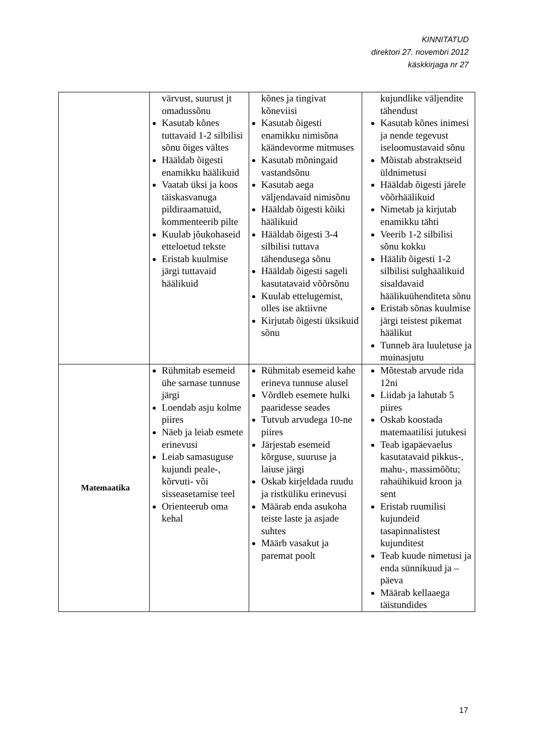KINNITATUD
direktori 27. novembri 2012
käskkirjaga nr 27
| | värvust, suurust jt omadussõnu Kasutab kõnes tuttavaid 1-2 silbilisi sõnu õiges vältes Hääldab õigesti enamikku häälikuid Vaatab üksi ja koos täiskasvanuga pildiraamatuid, kommenteerib pilte Kuulab jõukohaseid etteloetud tekste Eristab kuulmise järgi tuttavaid häälikuid | kõnes ja tingivat kõneviisi Kasutab õigesti enamikku nimisõna käändevorme mitmuses Kasutab mõningaid vastandsõnu Kasutab aega väljendavaid nimisõnu Hääldab õigesti kõiki häälikuid Hääldab õigesti 3-4 silbilisi tuttava tähendusega sõnu Hääldab õigesti sageli kasutatavaid võõrsõnu Kuulab ettelugemist, olles ise aktiivne Kirjutab õigesti üksikuid sõnu | kujundlike väljendite tähendust Kasutab kõnes inimesi ja nende tegevust iseloomustavaid sõnu Mõistab abstraktseid üldnimetusi Hääldab õigesti järele võõrhäälikuid Nimetab ja kirjutab enamikku tähti Veerib 1-2 silbilisi sõnu kokku Häälib õigesti 1-2 silbilisi sulghäälikuid sisaldavaid häälikuühenditeta sõnu Eristab sõnas kuulmise järgi teistest pikemat häälikut Tunneb ära luuletuse ja muinasjutu |
| Matemaatika | Rühmitab esemeid ühe sarnase tunnuse järgi Loendab asju kolme piires Näeb ja leiab esmete erinevusi Leiab samasuguse kujundi peale-, kõrvuti- või sisseasetamise teel Orienteerub oma kehal | Rühmitab esemeid kahe erineva tunnuse alusel Võrdleb esemete hulki paaridesse seades Tutvub arvudega 10-ne piires Järjestab esemeid kõrguse, suuruse ja laiuse järgi Oskab kirjeldada ruudu ja ristküliku erinevusi Määrab enda asukoha teiste laste ja asjade suhtes Määrb vasakut ja paremat poolt | Mõtestab arvude rida 12ni Liidab ja lahutab 5 piires Oskab koostada matemaatilisi jutukesi Teab igapäevaelus kasutatavaid pikkus-, mahu-, massimõõtu; rahaühikuid kroon ja sent Eristab ruumilisi kujundeid tasapinnalistest kujunditest Teab kuude nimetusi ja enda sünnikuud ja –päeva Määrab kellaaega täistundides |
17